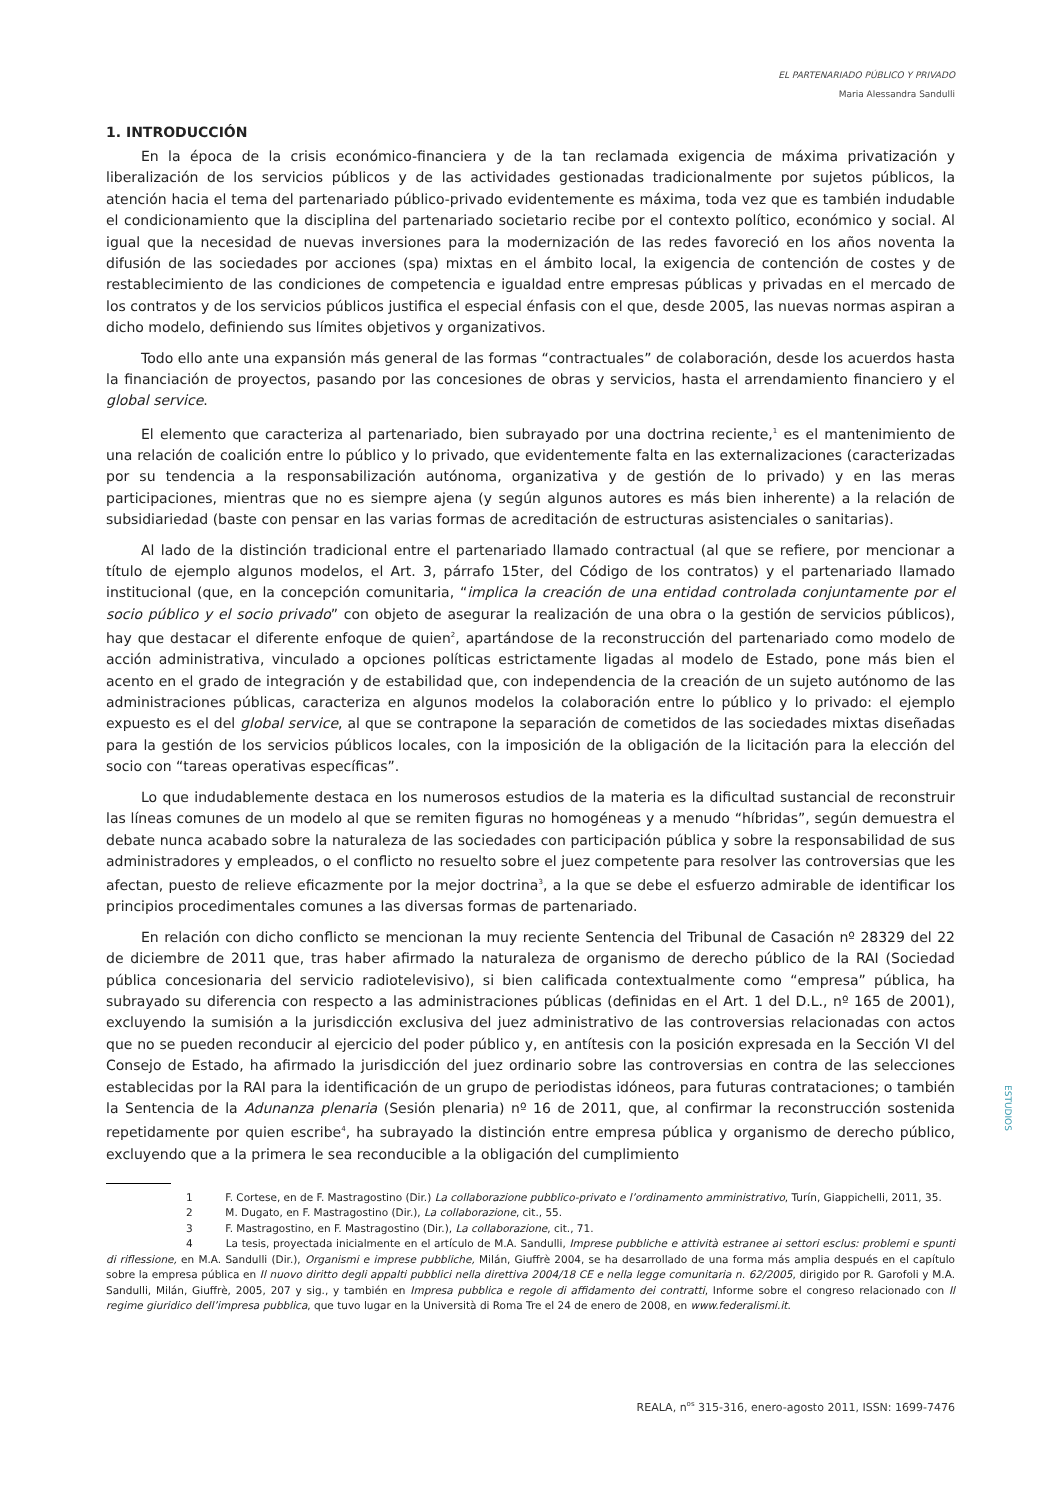EL PARTENARIADO PÚBLICO Y PRIVADO
Maria Alessandra Sandulli
1. INTRODUCCIÓN
En la época de la crisis económico-financiera y de la tan reclamada exigencia de máxima privatización y liberalización de los servicios públicos y de las actividades gestionadas tradicionalmente por sujetos públicos, la atención hacia el tema del partenariado público-privado evidentemente es máxima, toda vez que es también indudable el condicionamiento que la disciplina del partenariado societario recibe por el contexto político, económico y social. Al igual que la necesidad de nuevas inversiones para la modernización de las redes favoreció en los años noventa la difusión de las sociedades por acciones (spa) mixtas en el ámbito local, la exigencia de contención de costes y de restablecimiento de las condiciones de competencia e igualdad entre empresas públicas y privadas en el mercado de los contratos y de los servicios públicos justifica el especial énfasis con el que, desde 2005, las nuevas normas aspiran a dicho modelo, definiendo sus límites objetivos y organizativos.
Todo ello ante una expansión más general de las formas “contractuales” de colaboración, desde los acuerdos hasta la financiación de proyectos, pasando por las concesiones de obras y servicios, hasta el arrendamiento financiero y el global service.
El elemento que caracteriza al partenariado, bien subrayado por una doctrina reciente,<sup>1</sup> es el mantenimiento de una relación de coalición entre lo público y lo privado, que evidentemente falta en las externalizaciones (caracterizadas por su tendencia a la responsabilización autónoma, organizativa y de gestión de lo privado) y en las meras participaciones, mientras que no es siempre ajena (y según algunos autores es más bien inherente) a la relación de subsidiariedad (baste con pensar en las varias formas de acreditación de estructuras asistenciales o sanitarias).
Al lado de la distinción tradicional entre el partenariado llamado contractual (al que se refiere, por mencionar a título de ejemplo algunos modelos, el Art. 3, párrafo 15ter, del Código de los contratos) y el partenariado llamado institucional (que, en la concepción comunitaria, “implica la creación de una entidad controlada conjuntamente por el socio público y el socio privado” con objeto de asegurar la realización de una obra o la gestión de servicios públicos), hay que destacar el diferente enfoque de quien<sup>2</sup>, apartándose de la reconstrucción del partenariado como modelo de acción administrativa, vinculado a opciones políticas estrictamente ligadas al modelo de Estado, pone más bien el acento en el grado de integración y de estabilidad que, con independencia de la creación de un sujeto autónomo de las administraciones públicas, caracteriza en algunos modelos la colaboración entre lo público y lo privado: el ejemplo expuesto es el del global service, al que se contrapone la separación de cometidos de las sociedades mixtas diseñadas para la gestión de los servicios públicos locales, con la imposición de la obligación de la licitación para la elección del socio con “tareas operativas específicas”.
Lo que indudablemente destaca en los numerosos estudios de la materia es la dificultad sustancial de reconstruir las líneas comunes de un modelo al que se remiten figuras no homogéneas y a menudo “híbridas”, según demuestra el debate nunca acabado sobre la naturaleza de las sociedades con participación pública y sobre la responsabilidad de sus administradores y empleados, o el conflicto no resuelto sobre el juez competente para resolver las controversias que les afectan, puesto de relieve eficazmente por la mejor doctrina<sup>3</sup>, a la que se debe el esfuerzo admirable de identificar los principios procedimentales comunes a las diversas formas de partenariado.
En relación con dicho conflicto se mencionan la muy reciente Sentencia del Tribunal de Casación nº 28329 del 22 de diciembre de 2011 que, tras haber afirmado la naturaleza de organismo de derecho público de la RAI (Sociedad pública concesionaria del servicio radiotelevisivo), si bien calificada contextualmente como “empresa” pública, ha subrayado su diferencia con respecto a las administraciones públicas (definidas en el Art. 1 del D.L., nº 165 de 2001), excluyendo la sumisión a la jurisdicción exclusiva del juez administrativo de las controversias relacionadas con actos que no se pueden reconducir al ejercicio del poder público y, en antítesis con la posición expresada en la Sección VI del Consejo de Estado, ha afirmado la jurisdicción del juez ordinario sobre las controversias en contra de las selecciones establecidas por la RAI para la identificación de un grupo de periodistas idóneos, para futuras contrataciones; o también la Sentencia de la Adunanza plenaria (Sesión plenaria) nº 16 de 2011, que, al confirmar la reconstrucción sostenida repetidamente por quien escribe<sup>4</sup>, ha subrayado la distinción entre empresa pública y organismo de derecho público, excluyendo que a la primera le sea reconducible a la obligación del cumplimiento
1 F. Cortese, en de F. Mastragostino (Dir.) La collaborazione pubblico-privato e l’ordinamento amministrativo, Turín, Giappichelli, 2011, 35.
2 M. Dugato, en F. Mastragostino (Dir.), La collaborazione, cit., 55.
3 F. Mastragostino, en F. Mastragostino (Dir.), La collaborazione, cit., 71.
4 La tesis, proyectada inicialmente en el artículo de M.A. Sandulli, Imprese pubbliche e attività estranee ai settori esclus: problemi e spunti di riflessione, en M.A. Sandulli (Dir.), Organismi e imprese pubbliche, Milán, Giuffrè 2004, se ha desarrollado de una forma más amplia después en el capítulo sobre la empresa pública en Il nuovo diritto degli appalti pubblici nella direttiva 2004/18 CE e nella legge comunitaria n. 62/2005, dirigido por R. Garofoli y M.A. Sandulli, Milán, Giuffrè, 2005, 207 y sig., y también en Impresa pubblica e regole di affidamento dei contratti, Informe sobre el congreso relacionado con Il regime giuridico dell’impresa pubblica, que tuvo lugar en la Università di Roma Tre el 24 de enero de 2008, en www.federalismi.it.
ESTUDIOS
REALA, n<sup>os</sup> 315-316, enero-agosto 2011, ISSN: 1699-7476